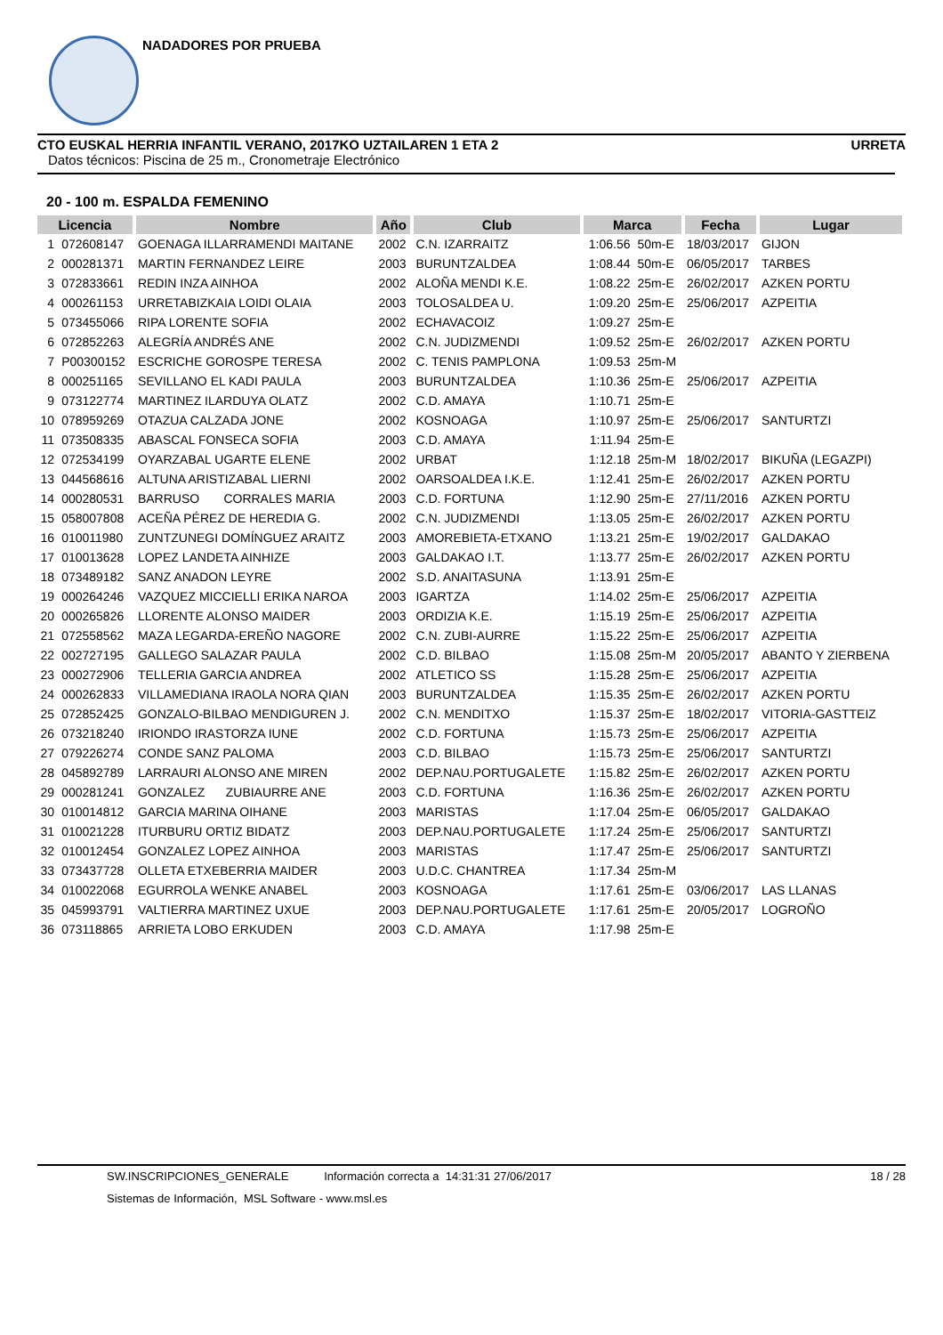NADADORES POR PRUEBA
CTO EUSKAL HERRIA INFANTIL VERANO, 2017KO UZTAILAREN 1 ETA 2 URRETA
Datos técnicos: Piscina de 25 m., Cronometraje Electrónico
20 - 100 m. ESPALDA FEMENINO
| Licencia | | Nombre | Año | Club | Marca | | Fecha | Lugar |
| --- | --- | --- | --- | --- | --- | --- | --- | --- |
| 1 | 072608147 | GOENAGA ILLARRAMENDI MAITANE | 2002 | C.N. IZARRAITZ | 1:06.56 | 50m-E | 18/03/2017 | GIJON |
| 2 | 000281371 | MARTIN FERNANDEZ LEIRE | 2003 | BURUNTZALDEA | 1:08.44 | 50m-E | 06/05/2017 | TARBES |
| 3 | 072833661 | REDIN INZA AINHOA | 2002 | ALOÑA MENDI K.E. | 1:08.22 | 25m-E | 26/02/2017 | AZKEN PORTU |
| 4 | 000261153 | URRETABIZKAIA LOIDI OLAIA | 2003 | TOLOSALDEA U. | 1:09.20 | 25m-E | 25/06/2017 | AZPEITIA |
| 5 | 073455066 | RIPA LORENTE SOFIA | 2002 | ECHAVACOIZ | 1:09.27 | 25m-E | | |
| 6 | 072852263 | ALEGRÍA ANDRÉS ANE | 2002 | C.N. JUDIZMENDI | 1:09.52 | 25m-E | 26/02/2017 | AZKEN PORTU |
| 7 | P00300152 | ESCRICHE GOROSPE TERESA | 2002 | C. TENIS PAMPLONA | 1:09.53 | 25m-M | | |
| 8 | 000251165 | SEVILLANO EL KADI PAULA | 2003 | BURUNTZALDEA | 1:10.36 | 25m-E | 25/06/2017 | AZPEITIA |
| 9 | 073122774 | MARTINEZ ILARDUYA OLATZ | 2002 | C.D. AMAYA | 1:10.71 | 25m-E | | |
| 10 | 078959269 | OTAZUA CALZADA JONE | 2002 | KOSNOAGA | 1:10.97 | 25m-E | 25/06/2017 | SANTURTZI |
| 11 | 073508335 | ABASCAL FONSECA SOFIA | 2003 | C.D. AMAYA | 1:11.94 | 25m-E | | |
| 12 | 072534199 | OYARZABAL UGARTE ELENE | 2002 | URBAT | 1:12.18 | 25m-M | 18/02/2017 | BIKUÑA (LEGAZPI) |
| 13 | 044568616 | ALTUNA ARISTIZABAL LIERNI | 2002 | OARSOALDEA I.K.E. | 1:12.41 | 25m-E | 26/02/2017 | AZKEN PORTU |
| 14 | 000280531 | BARRUSO CORRALES MARIA | 2003 | C.D. FORTUNA | 1:12.90 | 25m-E | 27/11/2016 | AZKEN PORTU |
| 15 | 058007808 | ACEÑA PÉREZ DE HEREDIA G. | 2002 | C.N. JUDIZMENDI | 1:13.05 | 25m-E | 26/02/2017 | AZKEN PORTU |
| 16 | 010011980 | ZUNTZUNEGI DOMÍNGUEZ ARAITZ | 2003 | AMOREBIETA-ETXANO | 1:13.21 | 25m-E | 19/02/2017 | GALDAKAO |
| 17 | 010013628 | LOPEZ LANDETA AINHIZE | 2003 | GALDAKAO I.T. | 1:13.77 | 25m-E | 26/02/2017 | AZKEN PORTU |
| 18 | 073489182 | SANZ ANADON LEYRE | 2002 | S.D. ANAITASUNA | 1:13.91 | 25m-E | | |
| 19 | 000264246 | VAZQUEZ MICCIELLI ERIKA NAROA | 2003 | IGARTZA | 1:14.02 | 25m-E | 25/06/2017 | AZPEITIA |
| 20 | 000265826 | LLORENTE ALONSO MAIDER | 2003 | ORDIZIA K.E. | 1:15.19 | 25m-E | 25/06/2017 | AZPEITIA |
| 21 | 072558562 | MAZA LEGARDA-EREÑO NAGORE | 2002 | C.N. ZUBI-AURRE | 1:15.22 | 25m-E | 25/06/2017 | AZPEITIA |
| 22 | 002727195 | GALLEGO SALAZAR PAULA | 2002 | C.D. BILBAO | 1:15.08 | 25m-M | 20/05/2017 | ABANTO Y ZIERBENA |
| 23 | 000272906 | TELLERIA GARCIA ANDREA | 2002 | ATLETICO SS | 1:15.28 | 25m-E | 25/06/2017 | AZPEITIA |
| 24 | 000262833 | VILLAMEDIANA IRAOLA NORA QIAN | 2003 | BURUNTZALDEA | 1:15.35 | 25m-E | 26/02/2017 | AZKEN PORTU |
| 25 | 072852425 | GONZALO-BILBAO MENDIGUREN J. | 2002 | C.N. MENDITXO | 1:15.37 | 25m-E | 18/02/2017 | VITORIA-GASTTEIZ |
| 26 | 073218240 | IRIONDO IRASTORZA IUNE | 2002 | C.D. FORTUNA | 1:15.73 | 25m-E | 25/06/2017 | AZPEITIA |
| 27 | 079226274 | CONDE SANZ PALOMA | 2003 | C.D. BILBAO | 1:15.73 | 25m-E | 25/06/2017 | SANTURTZI |
| 28 | 045892789 | LARRAURI ALONSO ANE MIREN | 2002 | DEP.NAU.PORTUGALETE | 1:15.82 | 25m-E | 26/02/2017 | AZKEN PORTU |
| 29 | 000281241 | GONZALEZ ZUBIAURRE ANE | 2003 | C.D. FORTUNA | 1:16.36 | 25m-E | 26/02/2017 | AZKEN PORTU |
| 30 | 010014812 | GARCIA MARINA OIHANE | 2003 | MARISTAS | 1:17.04 | 25m-E | 06/05/2017 | GALDAKAO |
| 31 | 010021228 | ITURBURU ORTIZ BIDATZ | 2003 | DEP.NAU.PORTUGALETE | 1:17.24 | 25m-E | 25/06/2017 | SANTURTZI |
| 32 | 010012454 | GONZALEZ LOPEZ AINHOA | 2003 | MARISTAS | 1:17.47 | 25m-E | 25/06/2017 | SANTURTZI |
| 33 | 073437728 | OLLETA ETXEBERRIA MAIDER | 2003 | U.D.C. CHANTREA | 1:17.34 | 25m-M | | |
| 34 | 010022068 | EGURROLA WENKE ANABEL | 2003 | KOSNOAGA | 1:17.61 | 25m-E | 03/06/2017 | LAS LLANAS |
| 35 | 045993791 | VALTIERRA MARTINEZ UXUE | 2003 | DEP.NAU.PORTUGALETE | 1:17.61 | 25m-E | 20/05/2017 | LOGROÑO |
| 36 | 073118865 | ARRIETA LOBO ERKUDEN | 2003 | C.D. AMAYA | 1:17.98 | 25m-E | | |
SW.INSCRIPCIONES_GENERALE Información correcta a 14:31:31 27/06/2017 18 / 28
Sistemas de Información, MSL Software - www.msl.es